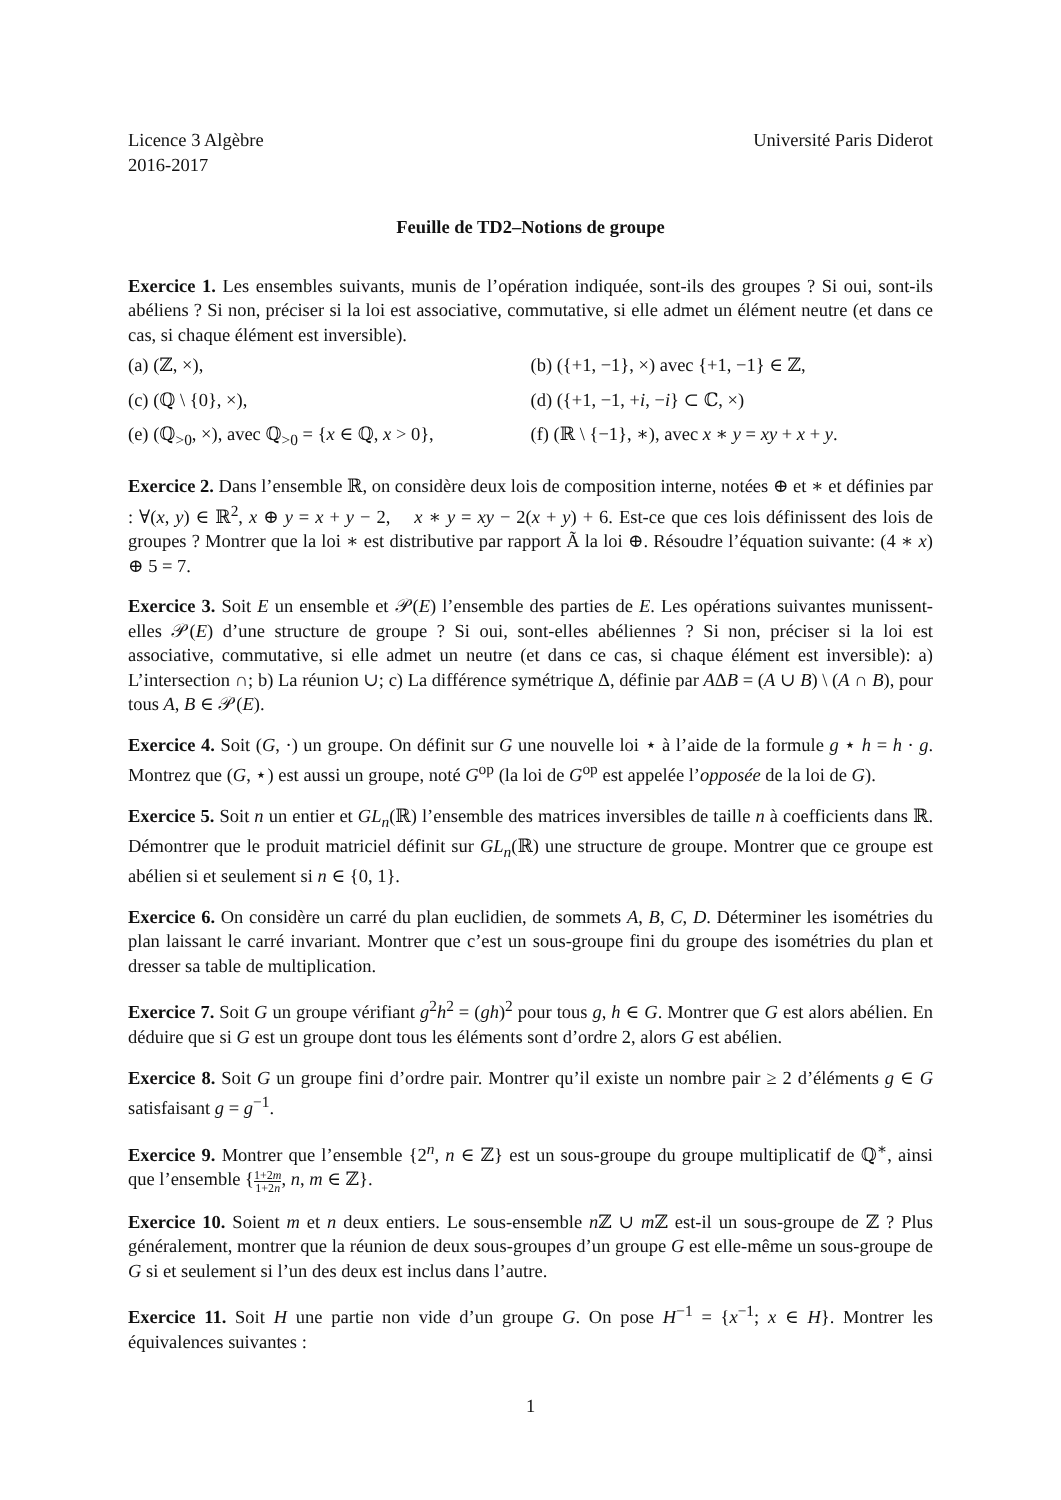Licence 3 Algèbre
2016-2017
Université Paris Diderot
Feuille de TD2–Notions de groupe
Exercice 1. Les ensembles suivants, munis de l’opération indiquée, sont-ils des groupes ? Si oui, sont-ils abéliens ? Si non, préciser si la loi est associative, commutative, si elle admet un élément neutre (et dans ce cas, si chaque élément est inversible).
(a) (ℤ, ×),
(b) ({+1, −1}, ×) avec {+1, −1} ∈ ℤ,
(c) (ℚ \ {0}, ×),
(d) ({+1, −1, +i, −i} ⊂ ℂ, ×)
(e) (ℚ<sub>>0</sub>, ×), avec ℚ<sub>>0</sub> = {x ∈ ℚ, x > 0},
(f) (ℝ \ {−1}, ∗), avec x ∗ y = xy + x + y.
Exercice 2. Dans l’ensemble ℝ, on considère deux lois de composition interne, notées ⊕ et ∗ et définies par : ∀(x, y) ∈ ℝ<sup>2</sup>, x ⊕ y = x + y − 2, x ∗ y = xy − 2(x + y) + 6. Est-ce que ces lois définissent des lois de groupes ? Montrer que la loi ∗ est distributive par rapport Ã la loi ⊕. Résoudre l’équation suivante: (4 ∗ x) ⊕ 5 = 7.
Exercice 3. Soit E un ensemble et 𝒫(E) l’ensemble des parties de E. Les opérations suivantes munissent-elles 𝒫(E) d’une structure de groupe ? Si oui, sont-elles abéliennes ? Si non, préciser si la loi est associative, commutative, si elle admet un neutre (et dans ce cas, si chaque élément est inversible): a) L’intersection ∩; b) La réunion ∪; c) La différence symétrique Δ, définie par AΔB = (A ∪ B) \ (A ∩ B), pour tous A, B ∈ 𝒫(E).
Exercice 4. Soit (G, ·) un groupe. On définit sur G une nouvelle loi ⋆ à l’aide de la formule g ⋆ h = h · g. Montrez que (G, ⋆) est aussi un groupe, noté G<sup>op</sup> (la loi de G<sup>op</sup> est appelée l’opposée de la loi de G).
Exercice 5. Soit n un entier et GL<sub>n</sub>(ℝ) l’ensemble des matrices inversibles de taille n à coefficients dans ℝ. Démontrer que le produit matriciel définit sur GL<sub>n</sub>(ℝ) une structure de groupe. Montrer que ce groupe est abélien si et seulement si n ∈ {0, 1}.
Exercice 6. On considère un carré du plan euclidien, de sommets A, B, C, D. Déterminer les isométries du plan laissant le carré invariant. Montrer que c’est un sous-groupe fini du groupe des isométries du plan et dresser sa table de multiplication.
Exercice 7. Soit G un groupe vérifiant g<sup>2</sup>h<sup>2</sup> = (gh)<sup>2</sup> pour tous g, h ∈ G. Montrer que G est alors abélien. En déduire que si G est un groupe dont tous les éléments sont d’ordre 2, alors G est abélien.
Exercice 8. Soit G un groupe fini d’ordre pair. Montrer qu’il existe un nombre pair ≥ 2 d’éléments g ∈ G satisfaisant g = g<sup>−1</sup>.
Exercice 9. Montrer que l’ensemble {2<sup>n</sup>, n ∈ ℤ} est un sous-groupe du groupe multiplicatif de ℚ<sup>∗</sup>, ainsi que l’ensemble {1+2m 1+2n, n, m ∈ ℤ}.
Exercice 10. Soient m et n deux entiers. Le sous-ensemble n ℤ ∪ m ℤ est-il un sous-groupe de ℤ ? Plus généralement, montrer que la réunion de deux sous-groupes d’un groupe G est elle-même un sous-groupe de G si et seulement si l’un des deux est inclus dans l’autre.
Exercice 11. Soit H une partie non vide d’un groupe G. On pose H<sup>−1</sup> = {x<sup>−1</sup>; x ∈ H}. Montrer les équivalences suivantes :
1